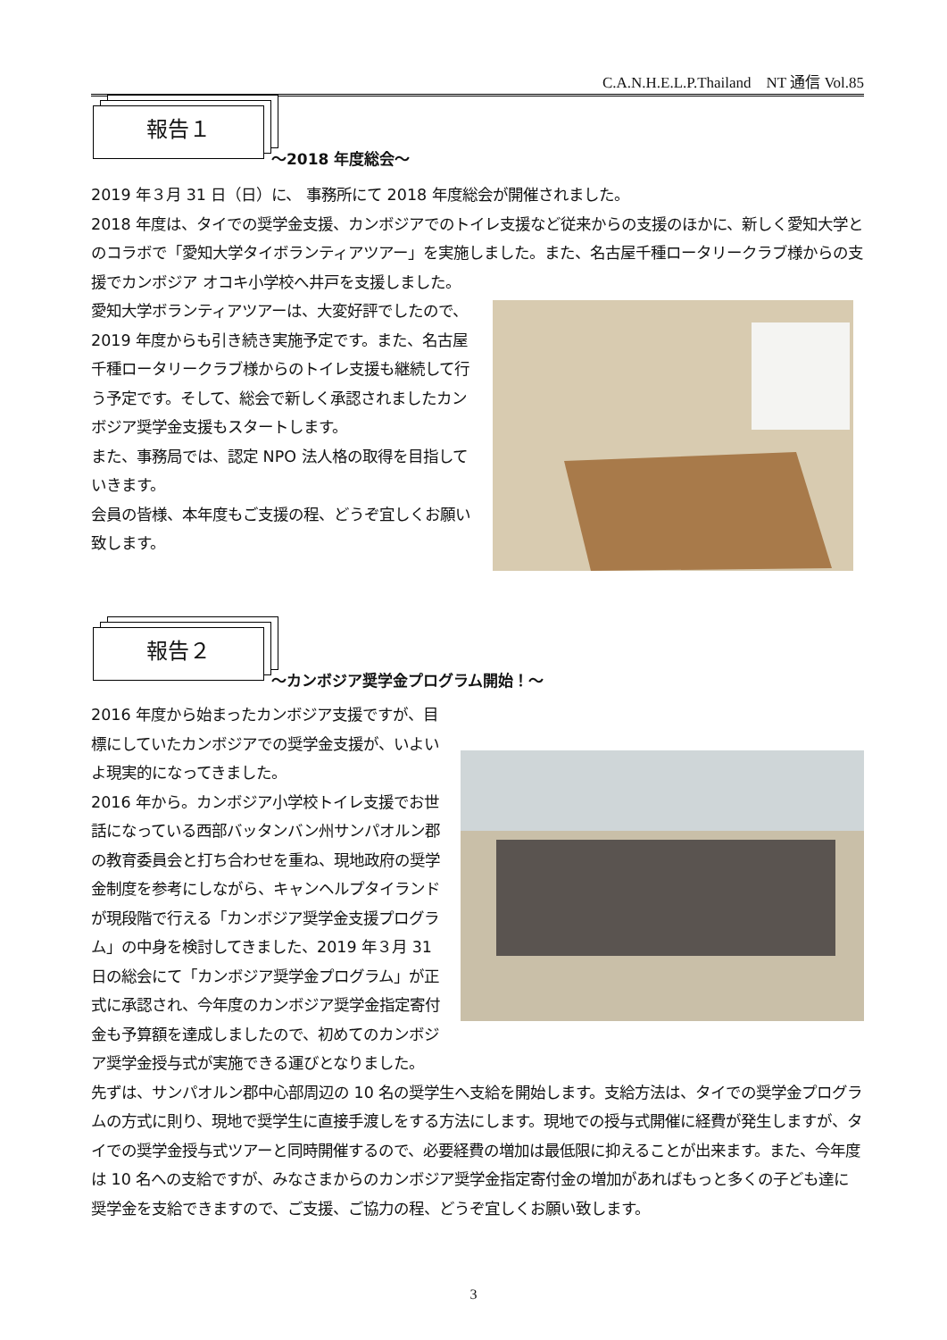C.A.N.H.E.L.P.Thailand　NT 通信 Vol.85
報告１
～2018 年度総会～
2019 年３月 31 日（日）に、 事務所にて 2018 年度総会が開催されました。
2018 年度は、タイでの奨学金支援、カンボジアでのトイレ支援など従来からの支援のほかに、新しく愛知大学とのコラボで「愛知大学タイボランティアツアー」を実施しました。また、名古屋千種ロータリークラブ様からの支援でカンボジア オコキ小学校へ井戸を支援しました。
愛知大学ボランティアツアーは、大変好評でしたので、2019 年度からも引き続き実施予定です。また、名古屋千種ロータリークラブ様からのトイレ支援も継続して行う予定です。そして、総会で新しく承認されましたカンボジア奨学金支援もスタートします。
また、事務局では、認定 NPO 法人格の取得を目指していきます。
会員の皆様、本年度もご支援の程、どうぞ宜しくお願い致します。
報告２
～カンボジア奨学金プログラム開始！～
2016 年度から始まったカンボジア支援ですが、目標にしていたカンボジアでの奨学金支援が、いよいよ現実的になってきました。
2016 年から。カンボジア小学校トイレ支援でお世話になっている西部バッタンバン州サンパオルン郡の教育委員会と打ち合わせを重ね、現地政府の奨学金制度を参考にしながら、キャンヘルプタイランドが現段階で行える「カンボジア奨学金支援プログラム」の中身を検討してきました、2019 年３月 31 日の総会にて「カンボジア奨学金プログラム」が正式に承認され、今年度のカンボジア奨学金指定寄付金も予算額を達成しましたので、初めてのカンボジア奨学金授与式が実施できる運びとなりました。
先ずは、サンパオルン郡中心部周辺の 10 名の奨学生へ支給を開始します。支給方法は、タイでの奨学金プログラムの方式に則り、現地で奨学生に直接手渡しをする方法にします。現地での授与式開催に経費が発生しますが、タイでの奨学金授与式ツアーと同時開催するので、必要経費の増加は最低限に抑えることが出来ます。また、今年度は 10 名への支給ですが、みなさまからのカンボジア奨学金指定寄付金の増加があればもっと多くの子ども達に奨学金を支給できますので、ご支援、ご協力の程、どうぞ宜しくお願い致します。
3